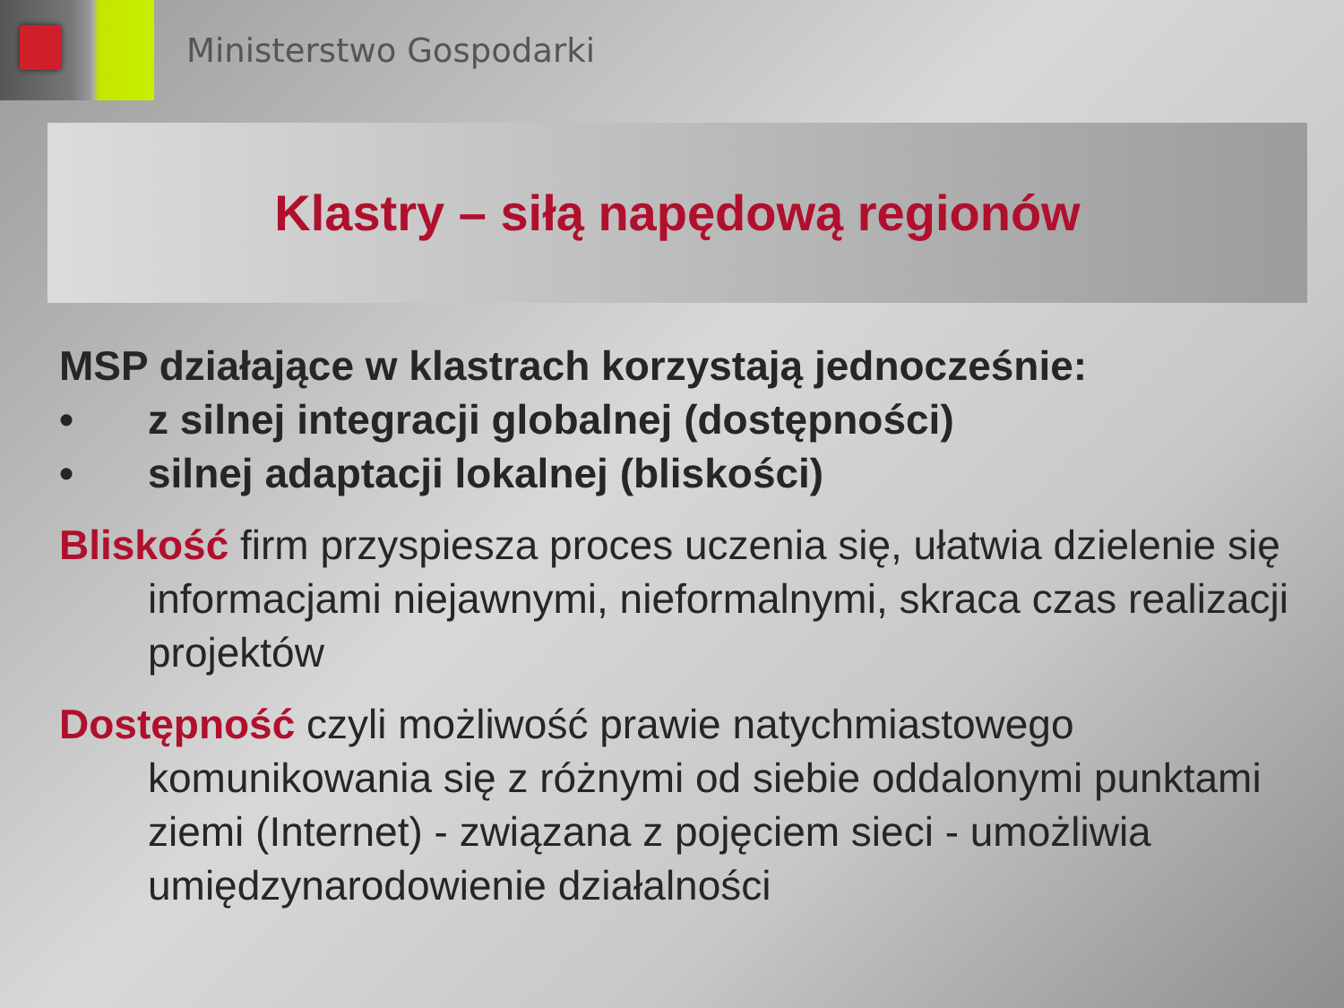Ministerstwo Gospodarki
Klastry – siłą napędową regionów
MSP działające w klastrach korzystają jednocześnie:
• z silnej integracji globalnej (dostępności)
• silnej adaptacji lokalnej (bliskości)
Bliskość firm przyspiesza proces uczenia się, ułatwia dzielenie się informacjami niejawnymi, nieformalnymi, skraca czas realizacji projektów
Dostępność czyli możliwość prawie natychmiastowego komunikowania się z różnymi od siebie oddalonymi punktami ziemi (Internet) - związana z pojęciem sieci - umożliwia umiędzynarodowienie działalności